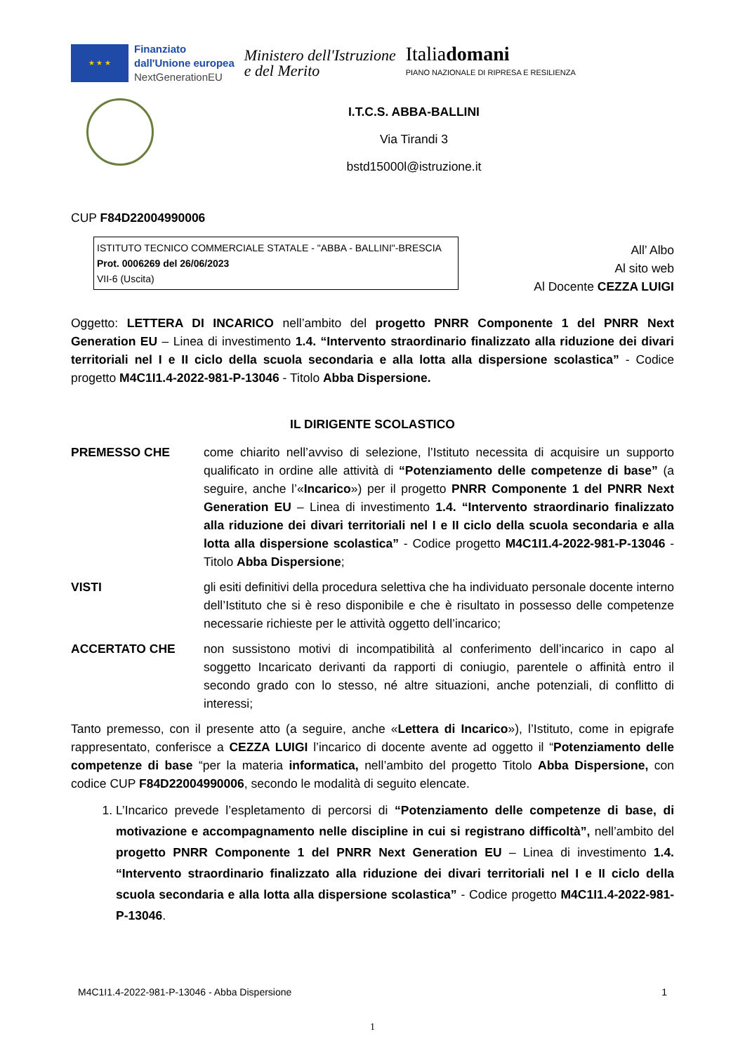★ ★ ★
Finanziato
dall'Unione europea
NextGenerationEU
Ministero dell'Istruzione
e del Merito
Italiadomani
PIANO NAZIONALE DI RIPRESA E RESILIENZA
I.T.C.S. ABBA-BALLINI
Via Tirandi 3
bstd15000l@istruzione.it
CUP F84D22004990006
ISTITUTO TECNICO COMMERCIALE STATALE - "ABBA - BALLINI"-BRESCIA
Prot. 0006269 del 26/06/2023
VII-6 (Uscita)
All’ Albo
Al sito web
Al Docente CEZZA LUIGI
Oggetto: LETTERA DI INCARICO nell’ambito del progetto PNRR Componente 1 del PNRR Next Generation EU – Linea di investimento 1.4. “Intervento straordinario finalizzato alla riduzione dei divari territoriali nel I e II ciclo della scuola secondaria e alla lotta alla dispersione scolastica” - Codice progetto M4C1I1.4-2022-981-P-13046 - Titolo Abba Dispersione.
IL DIRIGENTE SCOLASTICO
PREMESSO CHE come chiarito nell’avviso di selezione, l’Istituto necessita di acquisire un supporto qualificato in ordine alle attività di “Potenziamento delle competenze di base” (a seguire, anche l’«Incarico») per il progetto PNRR Componente 1 del PNRR Next Generation EU – Linea di investimento 1.4. “Intervento straordinario finalizzato alla riduzione dei divari territoriali nel I e II ciclo della scuola secondaria e alla lotta alla dispersione scolastica” - Codice progetto M4C1I1.4-2022-981-P-13046 - Titolo Abba Dispersione;
VISTI gli esiti definitivi della procedura selettiva che ha individuato personale docente interno dell’Istituto che si è reso disponibile e che è risultato in possesso delle competenze necessarie richieste per le attività oggetto dell’incarico;
ACCERTATO CHE non sussistono motivi di incompatibilità al conferimento dell’incarico in capo al soggetto Incaricato derivanti da rapporti di coniugio, parentele o affinità entro il secondo grado con lo stesso, né altre situazioni, anche potenziali, di conflitto di interessi;
Tanto premesso, con il presente atto (a seguire, anche «Lettera di Incarico»), l’Istituto, come in epigrafe rappresentato, conferisce a CEZZA LUIGI l’incarico di docente avente ad oggetto il “Potenziamento delle competenze di base “per la materia informatica, nell’ambito del progetto Titolo Abba Dispersione, con codice CUP F84D22004990006, secondo le modalità di seguito elencate.
1. L’Incarico prevede l’espletamento di percorsi di “Potenziamento delle competenze di base, di motivazione e accompagnamento nelle discipline in cui si registrano difficoltà”, nell’ambito del progetto PNRR Componente 1 del PNRR Next Generation EU – Linea di investimento 1.4. “Intervento straordinario finalizzato alla riduzione dei divari territoriali nel I e II ciclo della scuola secondaria e alla lotta alla dispersione scolastica” - Codice progetto M4C1I1.4-2022-981-P-13046.
M4C1I1.4-2022-981-P-13046 - Abba Dispersione 1
1